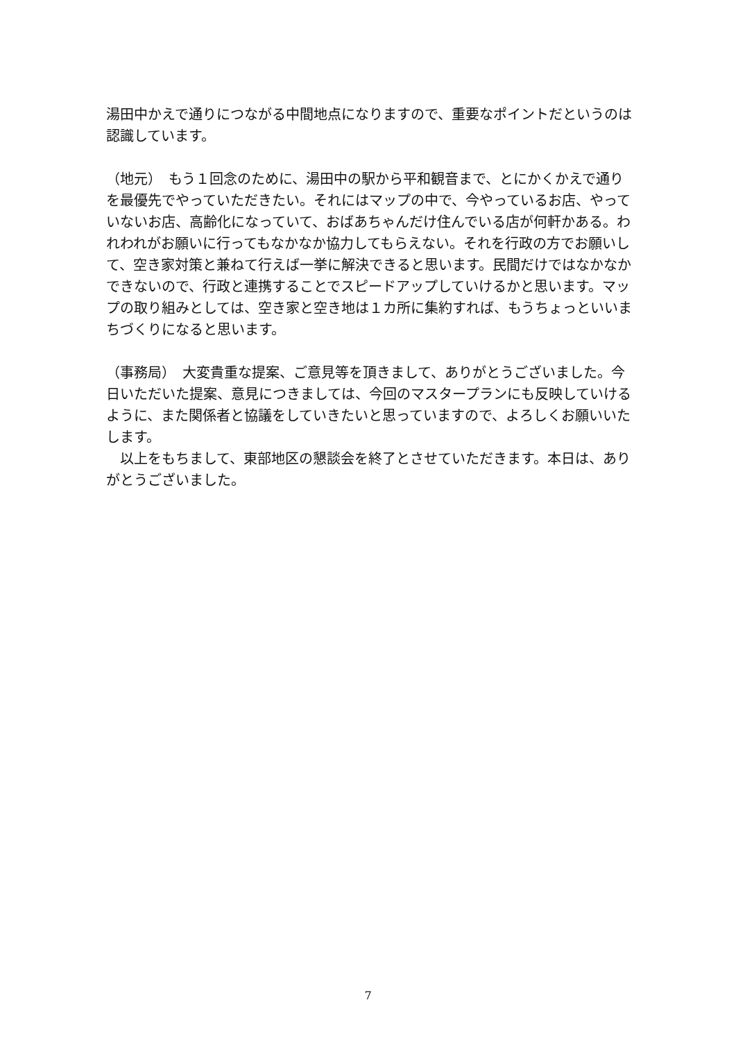湯田中かえで通りにつながる中間地点になりますので、重要なポイントだというのは認識しています。
（地元）　もう１回念のために、湯田中の駅から平和観音まで、とにかくかえで通りを最優先でやっていただきたい。それにはマップの中で、今やっているお店、やっていないお店、高齢化になっていて、おばあちゃんだけ住んでいる店が何軒かある。われわれがお願いに行ってもなかなか協力してもらえない。それを行政の方でお願いして、空き家対策と兼ねて行えば一挙に解決できると思います。民間だけではなかなかできないので、行政と連携することでスピードアップしていけるかと思います。マップの取り組みとしては、空き家と空き地は１カ所に集約すれば、もうちょっといいまちづくりになると思います。
（事務局）　大変貴重な提案、ご意見等を頂きまして、ありがとうございました。今日いただいた提案、意見につきましては、今回のマスタープランにも反映していけるように、また関係者と協議をしていきたいと思っていますので、よろしくお願いいたします。
　以上をもちまして、東部地区の懇談会を終了とさせていただきます。本日は、ありがとうございました。
7